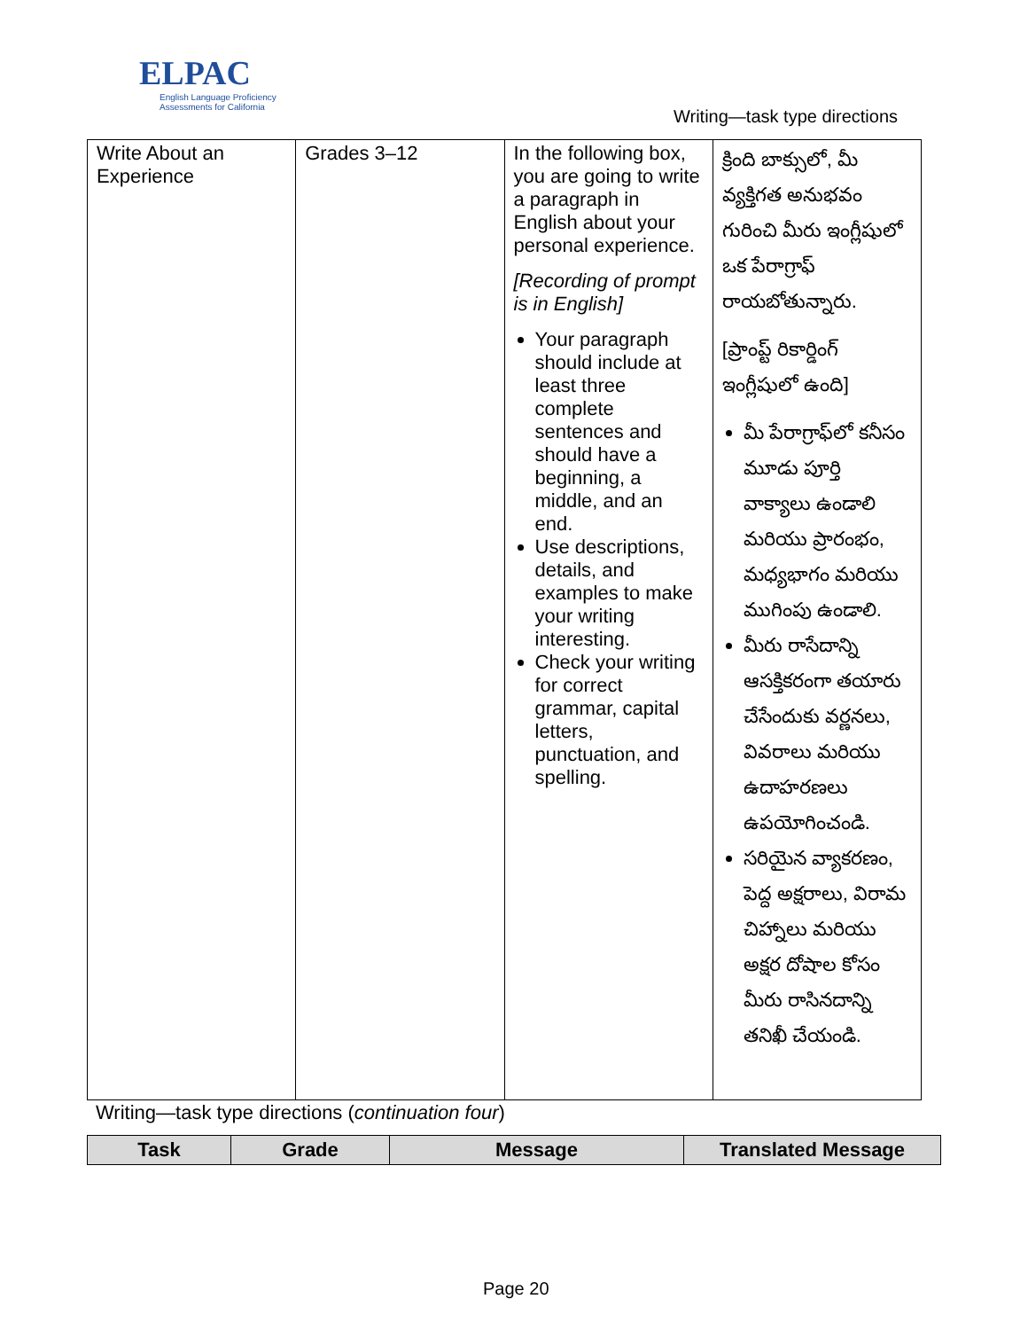ELPAC
English Language Proficiency
Assessments for California
Writing—task type directions
| Write About an Experience | Grades 3–12 | In the following box, you are going to write a paragraph in English about your personal experience. [Recording of prompt is in English] Your paragraph should include at least three complete sentences and should have a beginning, a middle, and an end. Use descriptions, details, and examples to make your writing interesting. Check your writing for correct grammar, capital letters, punctuation, and spelling. | క్రింది బాక్సులో, మీ వ్యక్తిగత అనుభవం గురించి మీరు ఇంగ్లీషులో ఒక పేరాగ్రాఫ్ రాయబోతున్నారు. [ప్రాంప్ట్ రికార్డింగ్ ఇంగ్లీషులో ఉంది] మీ పేరాగ్రాఫ్‌లో కనీసం మూడు పూర్తి వాక్యాలు ఉండాలి మరియు ప్రారంభం, మధ్యభాగం మరియు ముగింపు ఉండాలి. మీరు రాసేదాన్ని ఆసక్తికరంగా తయారు చేసేందుకు వర్ణనలు, వివరాలు మరియు ఉదాహరణలు ఉపయోగించండి. సరియైన వ్యాకరణం, పెద్ద అక్షరాలు, విరామ చిహ్నాలు మరియు అక్షర దోషాల కోసం మీరు రాసినదాన్ని తనిఖీ చేయండి. |
Writing—task type directions (continuation four)
| Task | Grade | Message | Translated Message |
| --- | --- | --- | --- |
Page 20